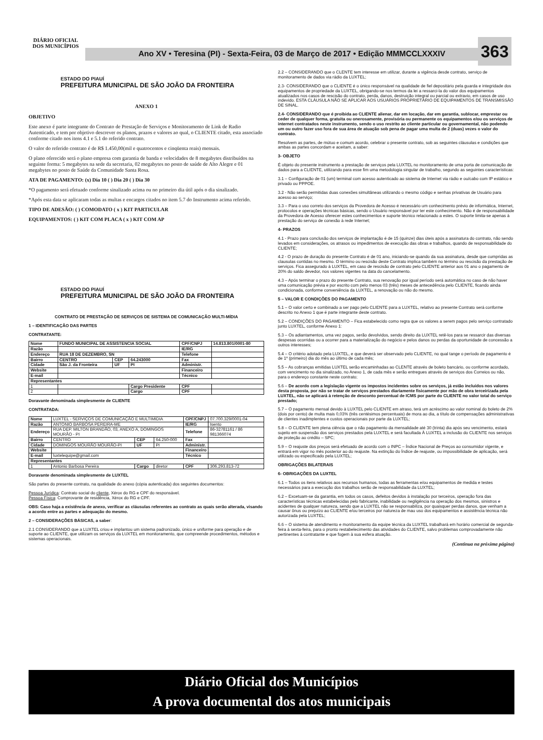DIÁRIO OFICIAL DOS MUNICÍPIOS
Ano XV • Teresina (PI) - Sexta-Feira, 03 de Março de 2017 • Edição MMMCCLXXXIV 363
ESTADO DO PIAUÍ
PREFEITURA MUNICIPAL DE SÃO JOÃO DA FRONTEIRA
ANEXO 1
OBJETIVO
Este anexo é parte integrante do Contrato de Prestação de Serviços e Monitoramento de Link de Radio Autenticado, e tem por objetivo descrever os planos, prazos e valores ao qual, o CLIENTE citado, esta associado conforme citado nos itens 4.1 e 5.1 do referido contrato.
O valor do referido contrato é de R$ 1.450,00(mil e quatrocentos e cinqüenta reais) mensais.
O plano oferecido será o plano empresa com garantia de banda e velocidades de 8 megabytes distribuídos na seguinte forma: 5 megabytes na sede da secretaria, 02 megabytes no posto de saúde de Alto Alegre e 01 megabytes no posto de Saúde da Comunidade Santa Rosa.
ATA DE PAGAMENTO: (x) Dia 10 ( ) Dia 20 ( ) Dia 30
*O pagamento será efetuado conforme sinalizado acima ou no primeiro dia útil após o dia sinalizado.
*Após esta data se aplicaram todas as multas e encargos citados no item 5.7 do Instrumento acima referido.
TIPO DE ADESÃO: ( ) COMODATO ( x ) KIT PARTICULAR
EQUIPAMENTOS: ( ) KIT COM PLACA ( x ) KIT COM AP
ESTADO DO PIAUÍ
PREFEITURA MUNICIPAL DE SÃO JOÃO DA FRONTEIRA
CONTRATO DE PRESTAÇÃO DE SERVIÇOS DE SISTEMA DE COMUNICAÇÃO MULTI-MÍDIA
1 – IDENTIFICAÇÃO DAS PARTES
CONTRATANTE:
| Nome | FUNDO MUNICIPAL DE ASSISTENCIA SOCIAL | | | CPF/CNPJ | 14.813.801/0001-80 |
| Razão | | | | IE/RG | |
| Endereço | RUA 18 DE DEZEMBRO, SN | | | Telefone | |
| Bairro | CENTRO | CEP | 64.243000 | Fax | |
| Cidade | São J. da Fronteira | UF | PI | Administr. | |
| Website | | | | Financeiro | |
| E-mail | | | | Técnico | |
| Representantes | | | | | |
| 1 | | | Cargo Presidente | CPF | |
| 2 | | | Cargo | CPF | |
Doravante denominada simplesmente de CLIENTE
CONTRATADA:
| Nome | LUXTEL - SERVIÇOS DE COMUNICAÇÃO E MULTIMIDIA | | | CPF/CNPJ | 07.700.329/0001-04 |
| Razão | ANTONIO BARBOSA PEREIRA-ME | | | IE/RG | Isento |
| Endereço | RUA DEP. MILTON BRANDÃO, 03, ANEXO A, DOMINGOS MOURÃO - PI | | | Telefone | 86-32781161 / 86 981366074 |
| Bairro | CENTRO | CEP | 64.250-000 | Fax | |
| Cidade | DOMINGOS MOURÃO MOURÃO-PI | UF | PI | Administr. | |
| Website | | | | Financeiro | |
| E-mail | luxtelequipe@gmail.com | | | Técnico | |
| Representantes | | | | | |
| 1 | Antonio Barbosa Pereira | Cargo | diretor | CPF | 306.293.813-72 |
Doravante denominada simplesmente de LUXTEL
São partes do presente contrato, na qualidade do anexo (cópia autenticada) dos seguintes documentos:
Pessoa Jurídica: Contrato social do cliente, Xérox do RG e CPF do responsável.
Pessoa Física: Comprovante de residência, Xérox do RG e CPF.
OBS: Caso haja a existência de anexo, verificar as cláusulas referentes ao contrato as quais serão alterada, visando a acordo entre as partes e adequação do mesmo.
2 – CONSIDERAÇÕES BÁSICAS, a saber:
2.1 CONSIDERANDO que a LUXTEL criou e implantou um sistema padronizado, único e uniforme para operação e de suporte ao CLIENTE, que utilizam os serviços da LUXTEL em monitoramento, que compreende procedimentos, métodos e sistemas operacionais.
2.2 – CONSIDERANDO que o CLENTE tem interesse em utilizar, durante a vigência desde contrato, serviço de monitoramento de dados via rádio da LUXTEL;
2.3- CONSIDERANDO que o CLIENTE é o único responsável na qualidade de fiel depositário pela guarda e integridade dos equipamentos de propriedade da LUXTEL, obrigando-se nos termos da lei a ressarci-la do valor dos equipamentos atualizados nos casos de rescisão do contrato, perda, danos, destruição integral ou parcial ou extravio, em casos de uso indevido. ESTA CLÁUSULA NÃO SE APLICAR AOS USUÁRIOS PROPRIETÁRIO DE EQUIPAMENTOS DE TRANSMISSÃO DE SINAL.
2.4- CONSIDERANDO que é proibida ao CLIENTE alienar, dar em locação, dar em garantia, sublocar, emprestar ou ceder de qualquer forma, gratuita ou onerosamente, provisória ou permanente os equipamentos e/ou os serviços de internet contratados neste instrumento, sendo o uso restrito ao cliente particular ou governamental, não podendo um ou outro fazer uso fora de sua área de atuação sob pena de pagar uma multa de 2 (duas) vezes o valor do contrato.
Resolvem as partes, de mútuo e comum acordo, celebrar o presente contrato, sob as seguintes cláusulas e condições que ambas as partes concordam e aceitam, a saber:
3- OBJETO
É objeto do presente instrumento a prestação de serviços pela LUXTEL no monitoramento de uma porta de comunicação de dados para a CLIENTE, utilizando para esse fim uma metodologia singular de trabalho, segundo as seguintes características:
3.1 – Configuração de 01 (um) terminal com acesso autenticado ao sistema de Internet via rádio e ou/cabo com IP estático e privado ou PPPOE.
3.2 - Não serão permitidas duas conexões simultâneas utilizando o mesmo código e senhas privativas de Usuário para acesso ao serviço;
3.3 – Para o uso correto dos serviços da Provedora de Acesso é necessário um conhecimento prévio de informática, Internet, protocolos e operações técnicas básicas, sendo o Usuário responsável por ter este conhecimento. Não é de responsabilidade da Provedora de Acesso oferecer estes conhecimentos e suporte técnico relacionado a estes. O suporte limita-se apenas à prestação do serviço de conexão à rede Internet;
4- PRAZOS
4.1 - Prazo para conclusão dos serviços de implantação é de 15 (quinze) dias úteis após a assinatura do contrato, não sendo levados em considerações, os atrasos ou impedimentos de execução das obras e trabalhos, quando de responsabilidade do CLIENTE;
4.2 - O prazo de duração do presente Contrato é de 01 ano, iniciando-se quando da sua assinatura, desde que cumpridas as clausulas contidas no mesmo. O término ou rescisão deste Contrato implica também no término ou rescisão da prestação de serviços. Fica assegurado à LUXTEL, em caso de rescisão de contrato pelo CLIENTE anterior aos 01 ano o pagamento de 20% do saldo devedor, nos valores vigentes na data do cancelamento.
4.3 – Após terminar o prazo do presente Contrato, sua renovação por igual período será automática no caso de não haver uma comunicação prévia e por escrito com pelo menos 03 (três) meses de antecedência pelo CLIENTE, ficando ainda condicionada, conforme conveniência da LUXTEL, a renovação ou não do mesmo.
5 – VALOR E CONDIÇÕES DO PAGAMENTO
5.1 – O valor certo e combinado a ser pago pelo CLIENTE para a LUXTEL, relativo ao presente Contrato será conforme descrito no Anexo 1 que é parte integrante deste contrato.
5.2 – CONDIÇÕES DO PAGAMENTO – Fica estabelecido como regra que os valores a serem pagos pelo serviço contratado junto LUXTEL, conforme Anexo 1:
5.3 – Os adiantamentos, uma vez pagos, serão devolvidos, sendo direito da LUXTEL retê-los para se ressarcir das diversas despesas ocorridas ou a ocorrer para a materialização do negócio e pelos danos ou perdas da oportunidade de concessão a outros interesses;
5.4 – O critério adotado pela LUXTEL, e que deverá ser observado pelo CLIENTE, no qual tange o período de pagamento é de 1º (primeiro) dia do mês ao último de cada mês;
5.5 – As cobranças emitidas LUXTEL serão encaminhadas ao CLENTE através de boleto bancário, ou conforme acordado, com vencimento no dia sinalizado, no Anexo 1, de cada mês e serão entregues através de serviços dos Correios ou não, para o endereço constante neste contrato;
5.6 – De acordo com a legislação vigente os impostos incidentes sobre os serviços, já estão incluídos nos valores desta proposta, por não se tratar de serviços prestados diariamente fisicamente por mão de obra terceirizada pela LUXTEL, não se aplicará à retenção de desconto percentual de ICMS por parte do CLIENTE no valor total do serviço prestado;
5.7 – O pagamento mensal devido à LUXTEL pelo CLIENTE em atraso, terá um acréscimo ao valor nominal do boleto de 2% (dois por cento) de multa mais 0,03% (três centésimos percentuais) de mora ao dia, a título de compensações administrativas de clientes inadimplentes e custos operacionais por parte da LUXTEL;
5.8 – O CLIENTE tem plena ciência que o não pagamento da mensalidade até 30 (trinta) dia após seu vencimento, estará sujeito em suspensão dos serviços prestados pela LUXTEL e será facultada À LUXTEL a inclusão do CLIENTE nos serviços de proteção ao crédito – SPC;
5.9 – O reajuste dos preços será efetuado de acordo com o INPC – Índice Nacional de Preços ao consumidor vigente, e entrará em vigor no mês posterior ao do reajuste. Na extinção do Índice de reajuste, ou impossibilidade de aplicação, será utilizado ou especificado pela LUXTEL;
OBRIGAÇÕES BILATERAIS
6- OBRIGAÇÕES DA LUXTEL
6.1 – Todos os itens relativos aos recursos humanos, todas as ferramentas e/ou equipamentos de medida e testes necessários para a execução dos trabalhos serão de responsabilidade da LUXTEL;
6.2 – Excetuam-se da garantia, em todos os casos, defeitos devidos à instalação por terceiros, operação fora das características técnicas estabelecidas pelo fabricante, inabilidade ou negligência na operação dos mesmos, sinistros e acidentes de qualquer natureza, sendo que a LUXTEL não se responsabiliza, por quaisquer perdas danos, que venham a causar ônus ou prejuízo ao CLIENTE e/ou terceiros por natureza de mau uso dos equipamentos e assistência técnica não autorizada pela LUXTEL;
6.6 – O sistema de atendimento e monitoramento da equipe técnica da LUXTEL trabalhará em horário comercial de segunda-feira à sexta-feira, para o pronto restabelecimento das atividades do CLIENTE, salvo problemas comprovadamente não pertinentes à contratante e que fogem à sua esfera atuação.
(Continua na próxima página)
Diário Oficial dos Municípios
A prova documental dos atos municipais